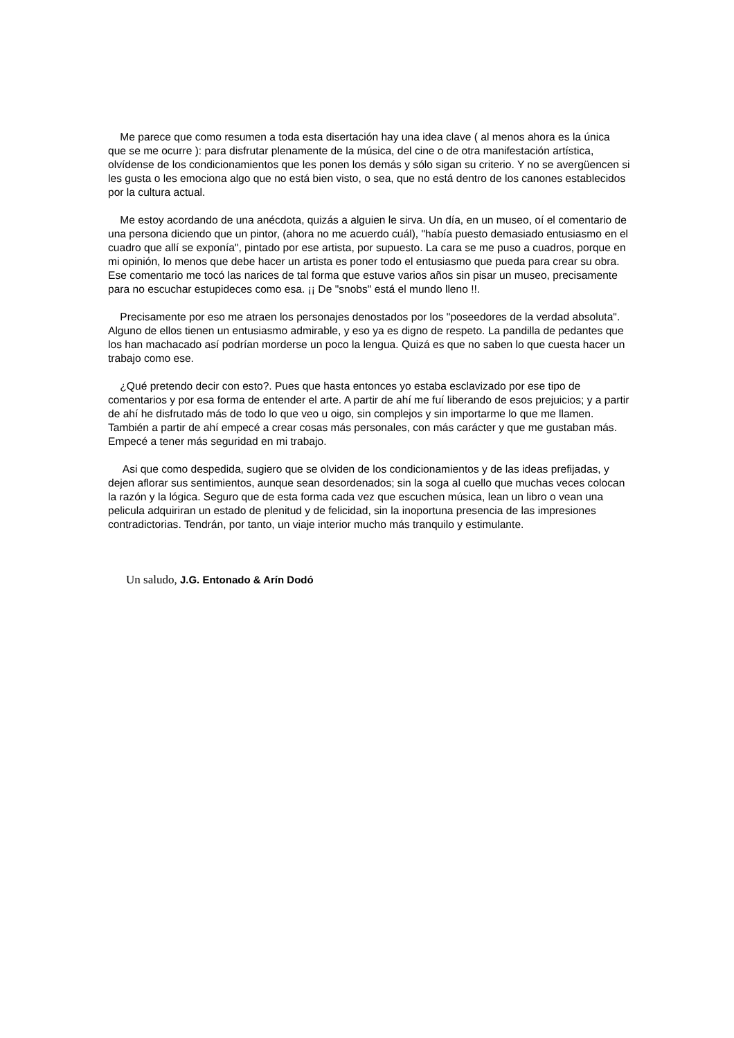Me parece que como resumen a toda esta disertación hay una idea clave ( al menos ahora es la única que se me ocurre ): para disfrutar plenamente de la música, del cine o de otra manifestación artística, olvídense de los condicionamientos que les ponen los demás y sólo sigan su criterio. Y no se avergüencen si les gusta o les emociona algo que no está bien visto, o sea, que no está dentro de los canones establecidos por la cultura actual.
Me estoy acordando de una anécdota, quizás a alguien le sirva. Un día, en un museo, oí el comentario de una persona diciendo que un pintor, (ahora no me acuerdo cuál), "había puesto demasiado entusiasmo en el cuadro que allí se exponía", pintado por ese artista, por supuesto. La cara se me puso a cuadros, porque en mi opinión, lo menos que debe hacer un artista es poner todo el entusiasmo que pueda para crear su obra. Ese comentario me tocó las narices de tal forma que estuve varios años sin pisar un museo, precisamente para no escuchar estupideces como esa. ¡¡ De "snobs" está el mundo lleno !!.
Precisamente por eso me atraen los personajes denostados por los "poseedores de la verdad absoluta". Alguno de ellos tienen un entusiasmo admirable, y eso ya es digno de respeto. La pandilla de pedantes que los han machacado así podrían morderse un poco la lengua. Quizá es que no saben lo que cuesta hacer un trabajo como ese.
¿Qué pretendo decir con esto?. Pues que hasta entonces yo estaba esclavizado por ese tipo de comentarios y por esa forma de entender el arte. A partir de ahí me fuí liberando de esos prejuicios; y a partir de ahí he disfrutado más de todo lo que veo u oigo, sin complejos y sin importarme lo que me llamen. También a partir de ahí empecé a crear cosas más personales, con más carácter y que me gustaban más. Empecé a tener más seguridad en mi trabajo.
Asi que como despedida, sugiero que se olviden de los condicionamientos y de las ideas prefijadas, y dejen aflorar sus sentimientos, aunque sean desordenados; sin la soga al cuello que muchas veces colocan la razón y la lógica. Seguro que de esta forma cada vez que escuchen música, lean un libro o vean una pelicula adquiriran un estado de plenitud y de felicidad, sin la inoportuna presencia de las impresiones contradictorias. Tendrán, por tanto, un viaje interior mucho más tranquilo y estimulante.
Un saludo, J.G. Entonado & Arín Dodó